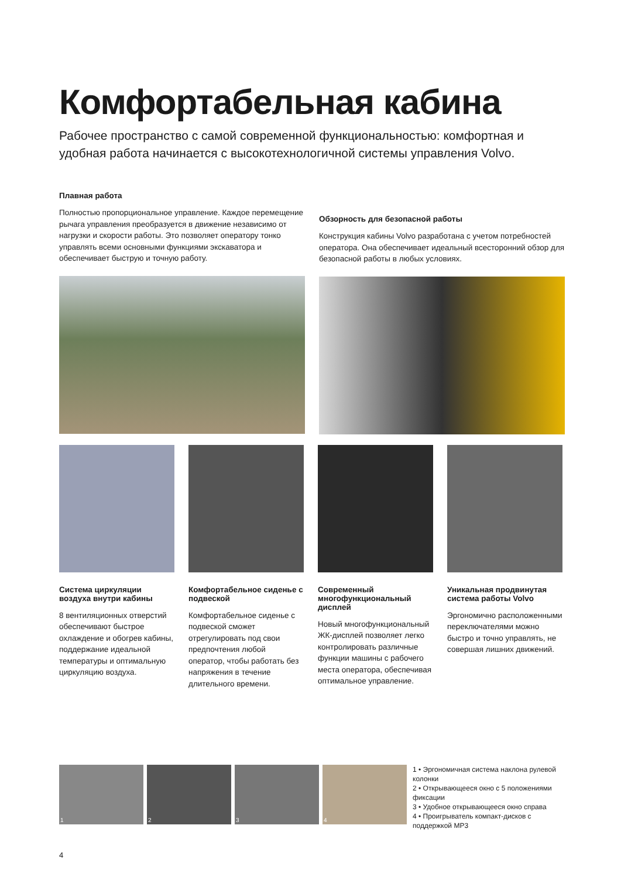Комфортабельная кабина
Рабочее пространство с самой современной функциональностью: комфортная и удобная работа начинается с высокотехнологичной системы управления Volvo.
Плавная работа
Полностью пропорциональное управление. Каждое перемещение рычага управления преобразуется в движение независимо от нагрузки и скорости работы. Это позволяет оператору тонко управлять всеми основными функциями экскаватора и обеспечивает быструю и точную работу.
Обзорность для безопасной работы
Конструкция кабины Volvo разработана с учетом потребностей оператора. Она обеспечивает идеальный всесторонний обзор для безопасной работы в любых условиях.
Система циркуляции воздуха внутри кабины
8 вентиляционных отверстий обеспечивают быстрое охлаждение и обогрев кабины, поддержание идеальной температуры и оптимальную циркуляцию воздуха.
Комфортабельное сиденье с подвеской
Комфортабельное сиденье с подвеской сможет отрегулировать под свои предпочтения любой оператор, чтобы работать без напряжения в течение длительного времени.
Современный многофункциональный дисплей
Новый многофункциональный ЖК-дисплей позволяет легко контролировать различные функции машины с рабочего места оператора, обеспечивая оптимальное управление.
Уникальная продвинутая система работы Volvo
Эргономично расположенными переключателями можно быстро и точно управлять, не совершая лишних движений.
1 2 3 4
1 • Эргономичная система наклона рулевой колонки
2 • Открывающееся окно с 5 положениями фиксации
3 • Удобное открывающееся окно справа
4 • Проигрыватель компакт-дисков с поддержкой MP3
4